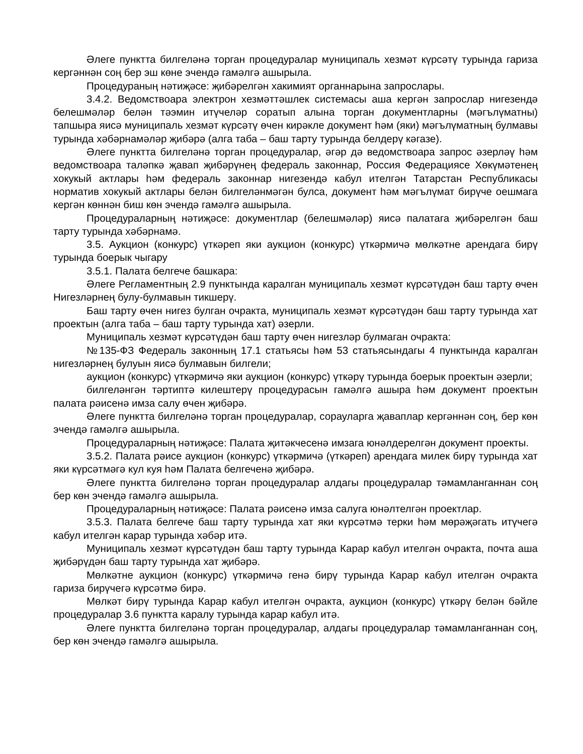Әлеге пунктта билгеләнә торган процедуралар муниципаль хезмәт күрсәтү турында гариза кергәннән соң бер эш көне эчендә гамәлгә ашырыла.
Процедураның нәтиҗәсе: җибәрелгән хакимият органнарына запрослары.
3.4.2. Ведомствоара электрон хезмәттәшлек системасы аша кергән запрослар нигезендә белешмәләр белән тәэмин итүчеләр соратып алына торган документларны (мәгълүматны) тапшыра яисә муниципаль хезмәт күрсәтү өчен кирәкле документ һәм (яки) мәгълүматның булмавы турында хәбәрнамәләр җибәрә (алга таба – баш тарту турында белдерү кәгазе).
Әлеге пунктта билгеләнә торган процедуралар, әгәр дә ведомствоара запрос әзерләү һәм ведомствоара таләпкә җавап җибәрүнең федераль законнар, Россия Федерациясе Хөкүмәтенең хокукый актлары һәм федераль законнар нигезендә кабул ителгән Татарстан Республикасы норматив хокукый актлары белән билгеләнмәгән булса, документ һәм мәгълүмат бирүче оешмага кергән көннән биш көн эчендә гамәлгә ашырыла.
Процедураларның нәтиҗәсе: документлар (белешмәләр) яисә палатага җибәрелгән баш тарту турында хәбәрнамә.
3.5. Аукцион (конкурс) үткәреп яки аукцион (конкурс) үткәрмичә мөлкәтне арендага бирү турында боерык чыгару
3.5.1. Палата белгече башкара:
Әлеге Регламентның 2.9 пунктында каралган муниципаль хезмәт күрсәтүдән баш тарту өчен Нигезләрнең булу-булмавын тикшерү.
Баш тарту өчен нигез булган очракта, муниципаль хезмәт күрсәтүдән баш тарту турында хат проектын (алга таба – баш тарту турында хат) әзерли.
Муниципаль хезмәт күрсәтүдән баш тарту өчен нигезләр булмаган очракта:
№135-ФЗ Федераль законның 17.1 статьясы һәм 53 статьясындагы 4 пунктында каралган нигезләрнең булуын яисә булмавын билгели;
аукцион (конкурс) үткәрмичә яки аукцион (конкурс) үткәрү турында боерык проектын әзерли;
билгеләнгән тәртиптә килештерү процедурасын гамәлгә ашыра һәм документ проектын палата рәисенә имза салу өчен җибәрә.
Әлеге пунктта билгеләнә торган процедуралар, сорауларга җаваплар кергәннән соң, бер көн эчендә гамәлгә ашырыла.
Процедураларның нәтиҗәсе: Палата җитәкчесенә имзага юнәлдерелгән документ проекты.
3.5.2. Палата рәисе аукцион (конкурс) үткәрмичә (үткәреп) арендага милек бирү турында хат яки күрсәтмәгә кул куя һәм Палата белгеченә җибәрә.
Әлеге пунктта билгеләнә торган процедуралар алдагы процедуралар тәмамланганнан соң бер көн эчендә гамәлгә ашырыла.
Процедураларның нәтиҗәсе: Палата рәисенә имза салуга юнәлтелгән проектлар.
3.5.3. Палата белгече баш тарту турында хат яки күрсәтмә терки һәм мөрәҗәгать итүчегә кабул ителгән карар турында хәбәр итә.
Муниципаль хезмәт күрсәтүдән баш тарту турында Карар кабул ителгән очракта, почта аша җибәрүдән баш тарту турында хат җибәрә.
Мөлкәтне аукцион (конкурс) үткәрмичә генә бирү турында Карар кабул ителгән очракта гариза бирүчегә күрсәтмә бирә.
Мөлкәт бирү турында Карар кабул ителгән очракта, аукцион (конкурс) үткәрү белән бәйле процедуралар 3.6 пунктта каралу турында карар кабул итә.
Әлеге пунктта билгеләнә торган процедуралар, алдагы процедуралар тәмамланганнан соң, бер көн эчендә гамәлгә ашырыла.